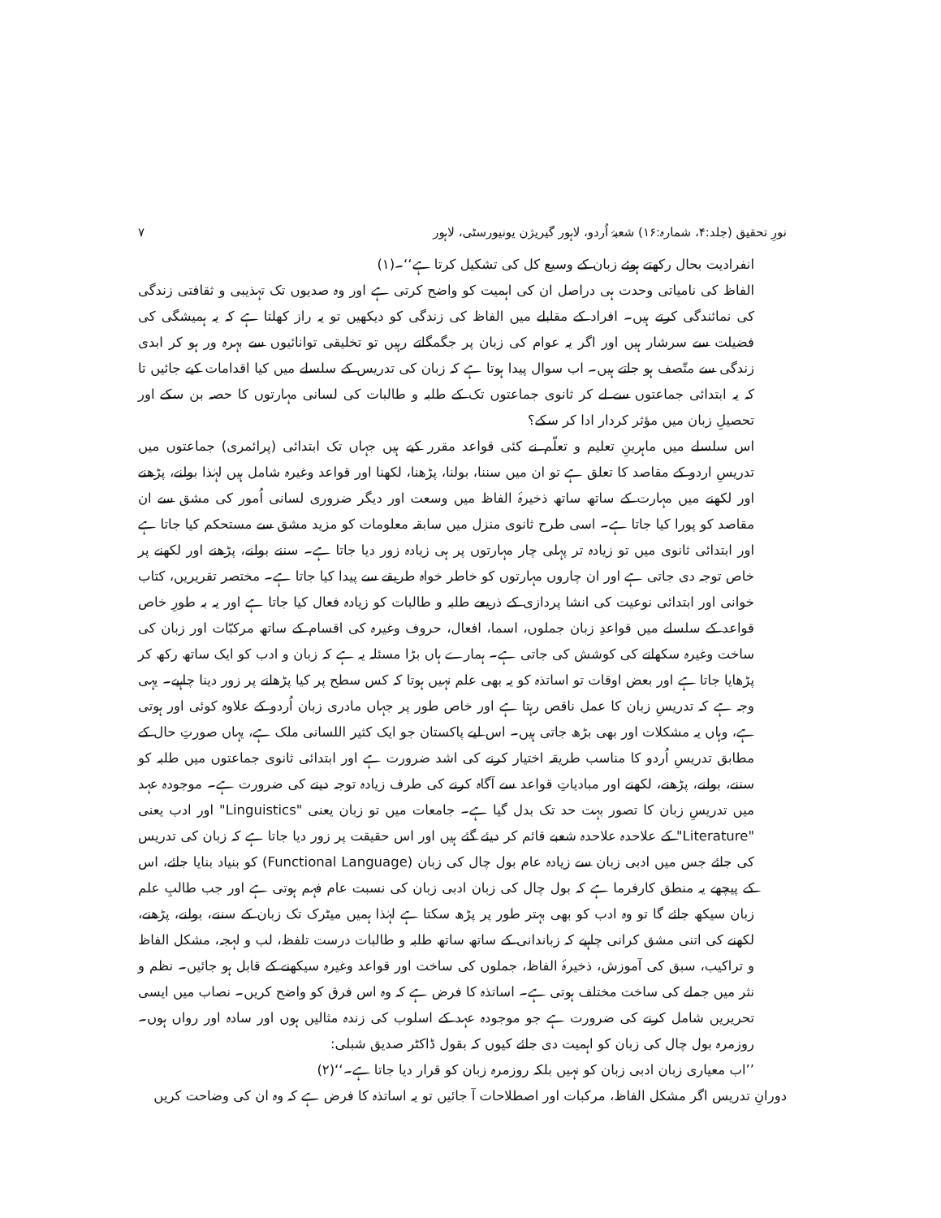نورِ تحقیق (جلد:۴، شمارہ:۱۶) شعبۂ اُردو، لاہور گیریژن یونیورسٹی، لاہور ۷
انفرادیت بحال رکھتے ہوئے زبان کے وسیع کل کی تشکیل کرتا ہے‘‘۔(۱)
الفاظ کی نامیاتی وحدت ہی دراصل ان کی اہمیت کو واضح کرتی ہے اور وہ صدیوں تک تہذیبی و ثقافتی زندگی کی نمائندگی کرتے ہیں۔ افراد کے مقابلے میں الفاظ کی زندگی کو دیکھیں تو یہ راز کھلتا ہے کہ یہ ہمیشگی کی فضیلت سے سرشار ہیں اور اگر یہ عوام کی زبان پر جگمگاتے رہیں تو تخلیقی توانائیوں سے بہرہ ور ہو کر ابدی زندگی سے متّصف ہو جاتے ہیں۔ اب سوال پیدا ہوتا ہے کہ زبان کی تدریس کے سلسلے میں کیا اقدامات کیے جائیں تا کہ یہ ابتدائی جماعتوں سے لے کر ثانوی جماعتوں تک کے طلبہ و طالبات کی لسانی مہارتوں کا حصہ بن سکے اور تحصیلِ زبان میں مؤثر کردار ادا کر سکے؟
اس سلسلے میں ماہرینِ تعلیم و تعلّم نے کئی قواعد مقرر کیے ہیں جہاں تک ابتدائی (پرائمری) جماعتوں میں تدریسِ اردو کے مقاصد کا تعلق ہے تو ان میں سننا، بولنا، پڑھنا، لکھنا اور قواعد وغیرہ شامل ہیں لہٰذا بولنے، پڑھنے اور لکھنے میں مہارت کے ساتھ ساتھ ذخیرۂ الفاظ میں وسعت اور دیگر ضروری لسانی اُمور کی مشق سے ان مقاصد کو پورا کیا جاتا ہے۔ اسی طرح ثانوی منزل میں سابقہ معلومات کو مزید مشق سے مستحکم کیا جاتا ہے اور ابتدائی ثانوی میں تو زیادہ تر پہلی چار مہارتوں پر ہی زیادہ زور دیا جاتا ہے۔ سننے بولنے، پڑھنے اور لکھنے پر خاص توجہ دی جاتی ہے اور ان چاروں مہارتوں کو خاطر خواہ طریقے سے پیدا کیا جاتا ہے۔ مختصر تقریریں، کتاب خوانی اور ابتدائی نوعیت کی انشا پردازی کے ذریعے طلبہ و طالبات کو زیادہ فعال کیا جاتا ہے اور یہ بہ طورِ خاص قواعد کے سلسلے میں قواعدِ زبان جملوں، اسما، افعال، حروف وغیرہ کی اقسام کے ساتھ مرکبّات اور زبان کی ساخت وغیرہ سکھانے کی کوشش کی جاتی ہے۔ ہمارے ہاں بڑا مسئلہ یہ ہے کہ زبان و ادب کو ایک ساتھ رکھ کر پڑھایا جاتا ہے اور بعض اوقات تو اساتذہ کو یہ بھی علم نہیں ہوتا کہ کس سطح پر کیا پڑھانے پر زور دینا چاہیے۔ یہی وجہ ہے کہ تدریسِ زبان کا عمل ناقص رہتا ہے اور خاص طور پر جہاں مادری زبان اُردو کے علاوہ کوئی اور ہوتی ہے، وہاں یہ مشکلات اور بھی بڑھ جاتی ہیں۔ اس لیے پاکستان جو ایک کثیر اللسانی ملک ہے، یہاں صورتِ حال کے مطابق تدریسِ اُردو کا مناسب طریقہ اختیار کرنے کی اشد ضرورت ہے اور ابتدائی ثانوی جماعتوں میں طلبہ کو سننے، بولنے، پڑھنے، لکھنے اور مبادیاتِ قواعد سے آگاہ کرنے کی طرف زیادہ توجہ دینے کی ضرورت ہے۔ موجودہ عہد میں تدریسِ زبان کا تصور بہت حد تک بدل گیا ہے۔ جامعات میں تو زبان یعنی "Linguistics" اور ادب یعنی "Literature" کے علاحدہ علاحدہ شعبے قائم کر دیئے گئے ہیں اور اس حقیقت پر زور دیا جاتا ہے کہ زبان کی تدریس کی جائے جس میں ادبی زبان سے زیادہ عام بول چال کی زبان (Functional Language) کو بنیاد بنایا جائے، اس کے پیچھے یہ منطق کارفرما ہے کہ بول چال کی زبان ادبی زبان کی نسبت عام فہم ہوتی ہے اور جب طالبِ علم زبان سیکھ جائے گا تو وہ ادب کو بھی بہتر طور پر پڑھ سکتا ہے لہٰذا ہمیں میٹرک تک زبان کے سننے، بولنے، پڑھنے، لکھنے کی اتنی مشق کرانی چاہیے کہ زباندانی کے ساتھ ساتھ طلبہ و طالبات درست تلفظ، لب و لہجہ، مشکل الفاظ و تراکیب، سبق کی آموزش، ذخیرۂ الفاظ، جملوں کی ساخت اور قواعد وغیرہ سیکھنے کے قابل ہو جائیں۔ نظم و نثر میں جملے کی ساخت مختلف ہوتی ہے۔ اساتذہ کا فرض ہے کہ وہ اس فرق کو واضح کریں۔ نصاب میں ایسی تحریریں شامل کرنے کی ضرورت ہے جو موجودہ عہد کے اسلوب کی زندہ مثالیں ہوں اور سادہ اور رواں ہوں۔ روزمرہ بول چال کی زبان کو اہمیت دی جائے کیوں کہ بقول ڈاکٹر صدیق شبلی:
’’اب معیاری زبان ادبی زبان کو نہیں بلکہ روزمرہ زبان کو قرار دیا جاتا ہے۔‘‘(۲)
دورانِ تدریس اگر مشکل الفاظ، مرکبات اور اصطلاحات آ جائیں تو یہ اساتذہ کا فرض ہے کہ وہ ان کی وضاحت کریں